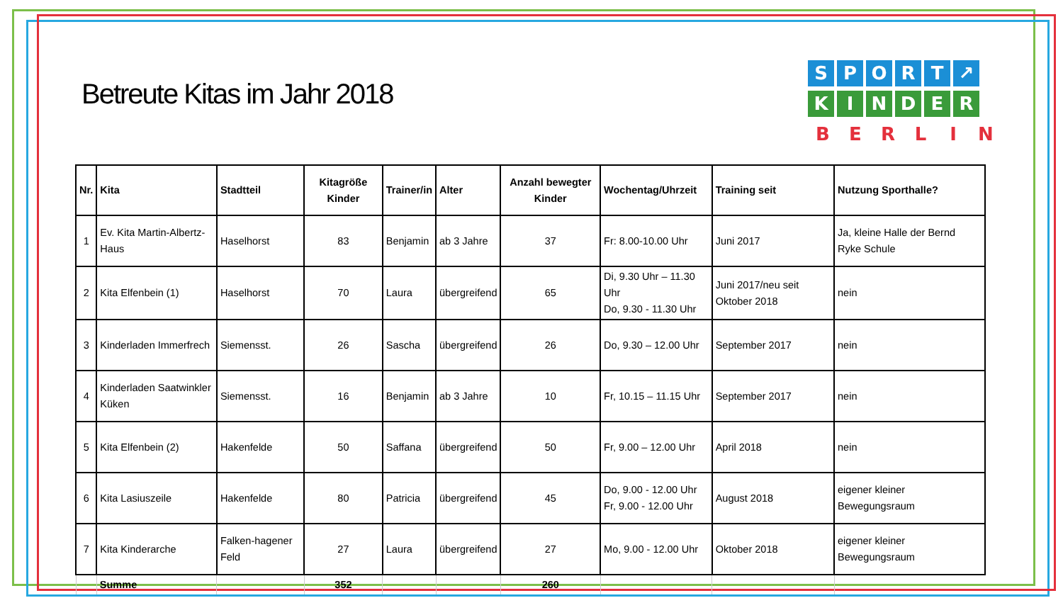Betreute Kitas im Jahr 2018
SPORT ↗
KINDER
BERLIN
| Nr. | Kita | Stadtteil | Kitagröße Kinder | Trainer/in | Alter | Anzahl bewegter Kinder | Wochentag/Uhrzeit | Training seit | Nutzung Sporthalle? |
| --- | --- | --- | --- | --- | --- | --- | --- | --- | --- |
| 1 | Ev. Kita Martin-Albertz-Haus | Haselhorst | 83 | Benjamin | ab 3 Jahre | 37 | Fr: 8.00-10.00 Uhr | Juni 2017 | Ja, kleine Halle der Bernd Ryke Schule |
| 2 | Kita Elfenbein (1) | Haselhorst | 70 | Laura | übergreifend | 65 | Di, 9.30 Uhr – 11.30 Uhr Do, 9.30 - 11.30 Uhr | Juni 2017/neu seit Oktober 2018 | nein |
| 3 | Kinderladen Immerfrech | Siemensst. | 26 | Sascha | übergreifend | 26 | Do, 9.30 – 12.00 Uhr | September 2017 | nein |
| 4 | Kinderladen Saatwinkler Küken | Siemensst. | 16 | Benjamin | ab 3 Jahre | 10 | Fr, 10.15 – 11.15 Uhr | September 2017 | nein |
| 5 | Kita Elfenbein (2) | Hakenfelde | 50 | Saffana | übergreifend | 50 | Fr, 9.00 – 12.00 Uhr | April 2018 | nein |
| 6 | Kita Lasiuszeile | Hakenfelde | 80 | Patricia | übergreifend | 45 | Do, 9.00 - 12.00 Uhr Fr, 9.00 - 12.00 Uhr | August 2018 | eigener kleiner Bewegungsraum |
| 7 | Kita Kinderarche | Falken-hagener Feld | 27 | Laura | übergreifend | 27 | Mo, 9.00 - 12.00 Uhr | Oktober 2018 | eigener kleiner Bewegungsraum |
| | Summe | | 352 | | | 260 | | | |